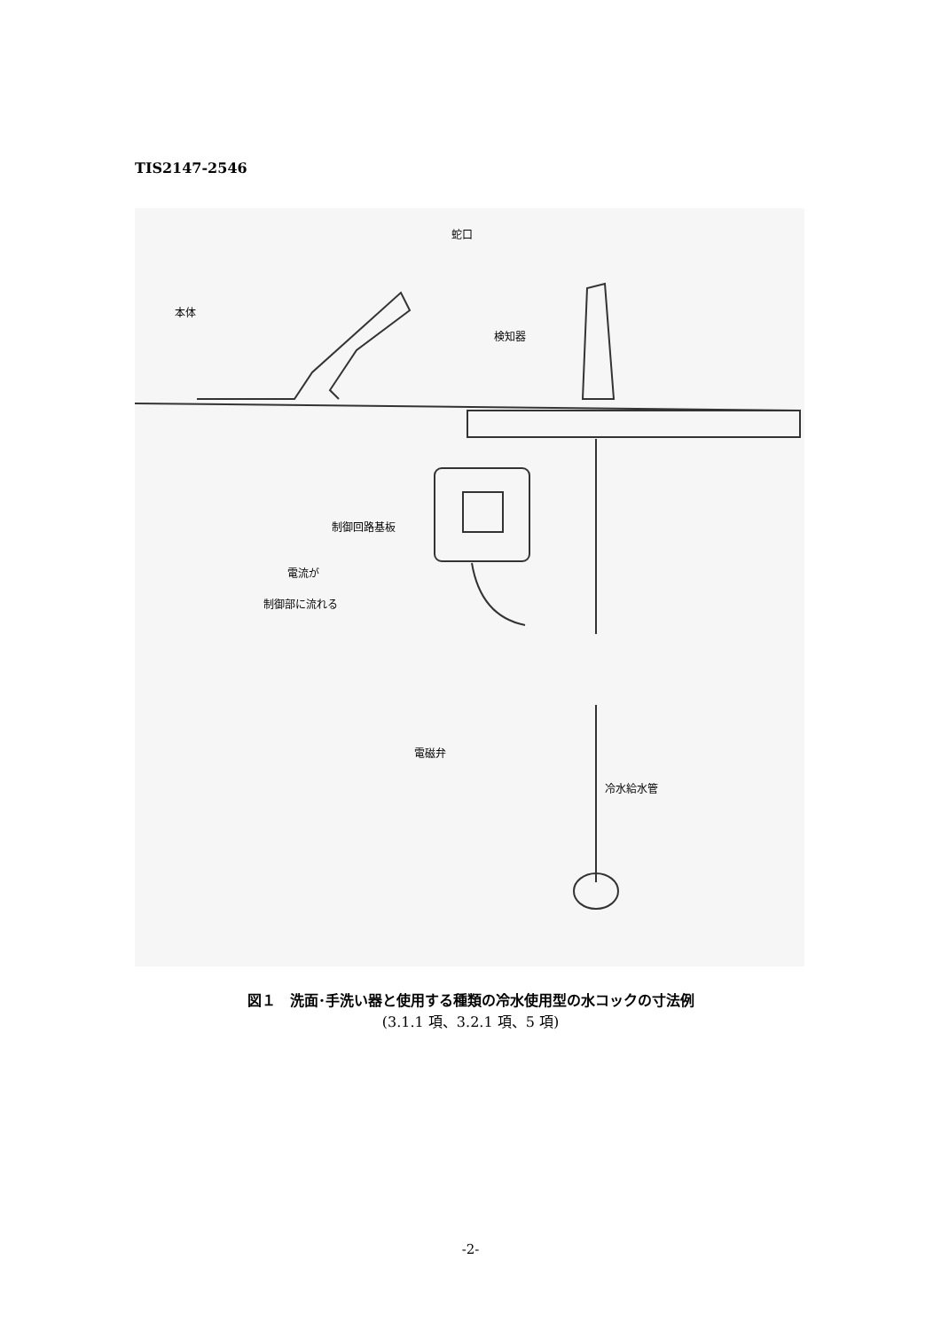TIS2147-2546
蛇口
本体
検知器
制御回路基板
電流が
制御部に流れる
電磁弁
冷水給水管
図１　洗面･手洗い器と使用する種類の冷水使用型の水コックの寸法例
(3.1.1 項、3.2.1 項、5 項)
-2-